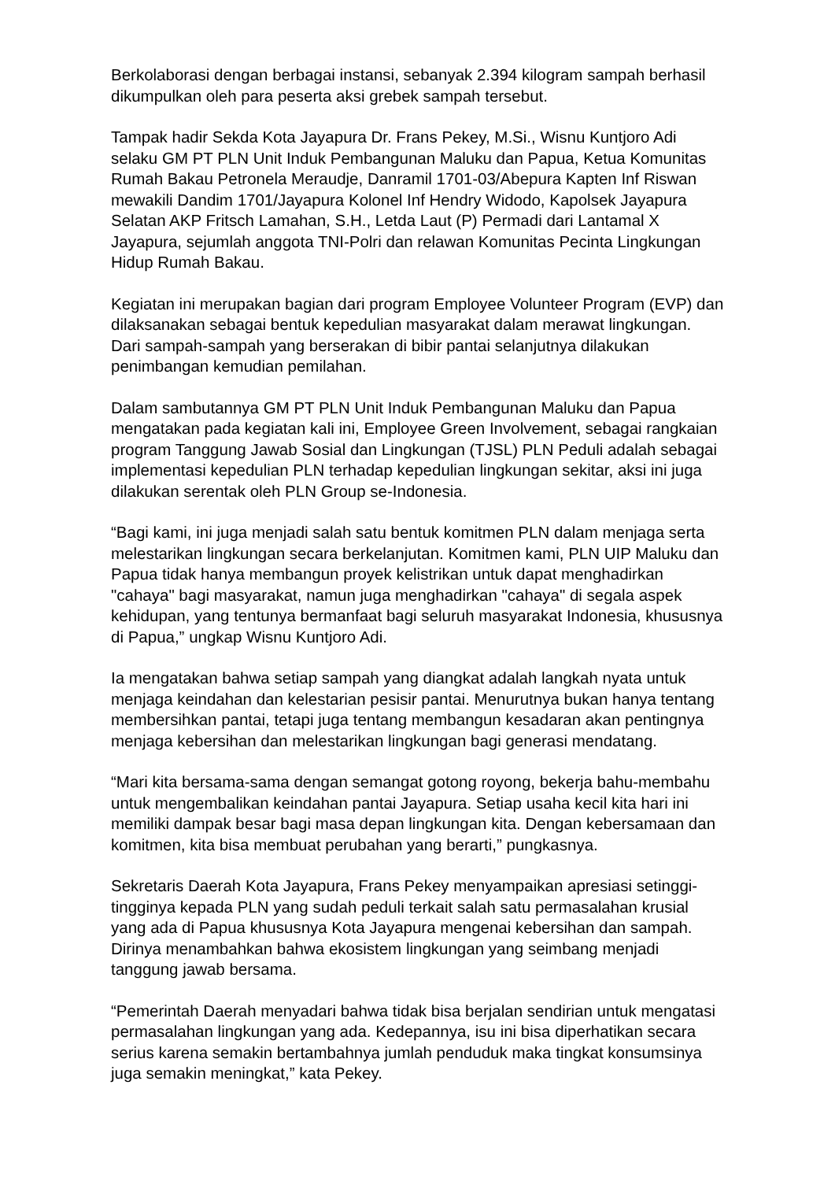Berkolaborasi dengan berbagai instansi, sebanyak 2.394 kilogram sampah berhasil dikumpulkan oleh para peserta aksi grebek sampah tersebut.
Tampak hadir Sekda Kota Jayapura Dr. Frans Pekey, M.Si., Wisnu Kuntjoro Adi selaku GM PT PLN Unit Induk Pembangunan Maluku dan Papua, Ketua Komunitas Rumah Bakau Petronela Meraudje, Danramil 1701-03/Abepura Kapten Inf Riswan mewakili Dandim 1701/Jayapura Kolonel Inf Hendry Widodo, Kapolsek Jayapura Selatan AKP Fritsch Lamahan, S.H., Letda Laut (P) Permadi dari Lantamal X Jayapura, sejumlah anggota TNI-Polri dan relawan Komunitas Pecinta Lingkungan Hidup Rumah Bakau.
Kegiatan ini merupakan bagian dari program Employee Volunteer Program (EVP) dan dilaksanakan sebagai bentuk kepedulian masyarakat dalam merawat lingkungan. Dari sampah-sampah yang berserakan di bibir pantai selanjutnya dilakukan penimbangan kemudian pemilahan.
Dalam sambutannya GM PT PLN Unit Induk Pembangunan Maluku dan Papua mengatakan pada kegiatan kali ini, Employee Green Involvement, sebagai rangkaian program Tanggung Jawab Sosial dan Lingkungan (TJSL) PLN Peduli adalah sebagai implementasi kepedulian PLN terhadap kepedulian lingkungan sekitar, aksi ini juga dilakukan serentak oleh PLN Group se-Indonesia.
“Bagi kami, ini juga menjadi salah satu bentuk komitmen PLN dalam menjaga serta melestarikan lingkungan secara berkelanjutan. Komitmen kami, PLN UIP Maluku dan Papua tidak hanya membangun proyek kelistrikan untuk dapat menghadirkan "cahaya" bagi masyarakat, namun juga menghadirkan "cahaya" di segala aspek kehidupan, yang tentunya bermanfaat bagi seluruh masyarakat Indonesia, khususnya di Papua,” ungkap Wisnu Kuntjoro Adi.
Ia mengatakan bahwa setiap sampah yang diangkat adalah langkah nyata untuk menjaga keindahan dan kelestarian pesisir pantai. Menurutnya bukan hanya tentang membersihkan pantai, tetapi juga tentang membangun kesadaran akan pentingnya menjaga kebersihan dan melestarikan lingkungan bagi generasi mendatang.
“Mari kita bersama-sama dengan semangat gotong royong, bekerja bahu-membahu untuk mengembalikan keindahan pantai Jayapura. Setiap usaha kecil kita hari ini memiliki dampak besar bagi masa depan lingkungan kita. Dengan kebersamaan dan komitmen, kita bisa membuat perubahan yang berarti,” pungkasnya.
Sekretaris Daerah Kota Jayapura, Frans Pekey menyampaikan apresiasi setinggi-tingginya kepada PLN yang sudah peduli terkait salah satu permasalahan krusial yang ada di Papua khususnya Kota Jayapura mengenai kebersihan dan sampah. Dirinya menambahkan bahwa ekosistem lingkungan yang seimbang menjadi tanggung jawab bersama.
“Pemerintah Daerah menyadari bahwa tidak bisa berjalan sendirian untuk mengatasi permasalahan lingkungan yang ada. Kedepannya, isu ini bisa diperhatikan secara serius karena semakin bertambahnya jumlah penduduk maka tingkat konsumsinya juga semakin meningkat,” kata Pekey.